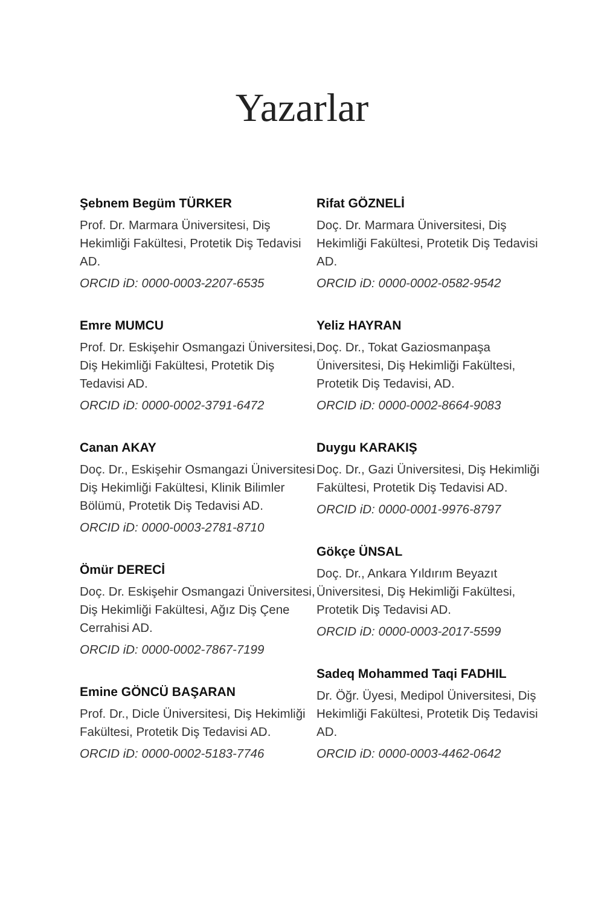Yazarlar
Şebnem Begüm TÜRKER
Prof. Dr. Marmara Üniversitesi, Diş Hekimliği Fakültesi, Protetik Diş Tedavisi AD.
ORCID iD: 0000-0003-2207-6535
Emre MUMCU
Prof. Dr. Eskişehir Osmangazi Üniversitesi, Diş Hekimliği Fakültesi, Protetik Diş Tedavisi AD.
ORCID iD: 0000-0002-3791-6472
Canan AKAY
Doç. Dr., Eskişehir Osmangazi Üniversitesi Diş Hekimliği Fakültesi, Klinik Bilimler Bölümü, Protetik Diş Tedavisi AD.
ORCID iD: 0000-0003-2781-8710
Ömür DERECİ
Doç. Dr. Eskişehir Osmangazi Üniversitesi, Diş Hekimliği Fakültesi, Ağız Diş Çene Cerrahisi AD.
ORCID iD: 0000-0002-7867-7199
Emine GÖNCÜ BAŞARAN
Prof. Dr., Dicle Üniversitesi, Diş Hekimliği Fakültesi, Protetik Diş Tedavisi AD.
ORCID iD: 0000-0002-5183-7746
Rifat GÖZNELİ
Doç. Dr. Marmara Üniversitesi, Diş Hekimliği Fakültesi, Protetik Diş Tedavisi AD.
ORCID iD: 0000-0002-0582-9542
Yeliz HAYRAN
Doç. Dr., Tokat Gaziosmanpaşa Üniversitesi, Diş Hekimliği Fakültesi, Protetik Diş Tedavisi, AD.
ORCID iD: 0000-0002-8664-9083
Duygu KARAKIŞ
Doç. Dr., Gazi Üniversitesi, Diş Hekimliği Fakültesi, Protetik Diş Tedavisi AD.
ORCID iD: 0000-0001-9976-8797
Gökçe ÜNSAL
Doç. Dr., Ankara Yıldırım Beyazıt Üniversitesi, Diş Hekimliği Fakültesi, Protetik Diş Tedavisi AD.
ORCID iD: 0000-0003-2017-5599
Sadeq Mohammed Taqi FADHIL
Dr. Öğr. Üyesi, Medipol Üniversitesi, Diş Hekimliği Fakültesi, Protetik Diş Tedavisi AD.
ORCID iD: 0000-0003-4462-0642